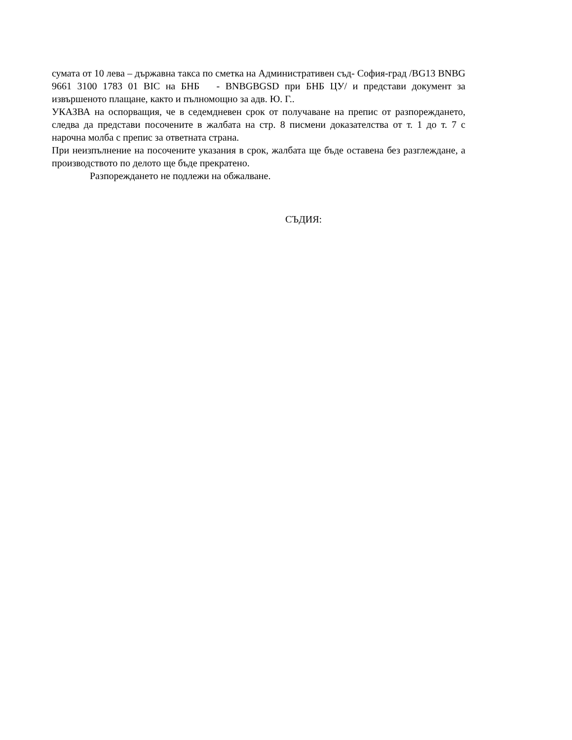сумата от 10 лева – държавна такса по сметка на Административен съд- София-град /BG13 BNBG 9661 3100 1783 01 BIC на БНБ - BNBGBGSD при БНБ ЦУ/ и представи документ за извършеното плащане, както и пълномощно за адв. Ю. Г..
УКАЗВА на оспорващия, че в седемдневен срок от получаване на препис от разпореждането, следва да представи посочените в жалбата на стр. 8 писмени доказателства от т. 1 до т. 7 с нарочна молба с препис за ответната страна.
При неизпълнение на посочените указания в срок, жалбата ще бъде оставена без разглеждане, а производството по делото ще бъде прекратено.
Разпореждането не подлежи на обжалване.
СЪДИЯ: